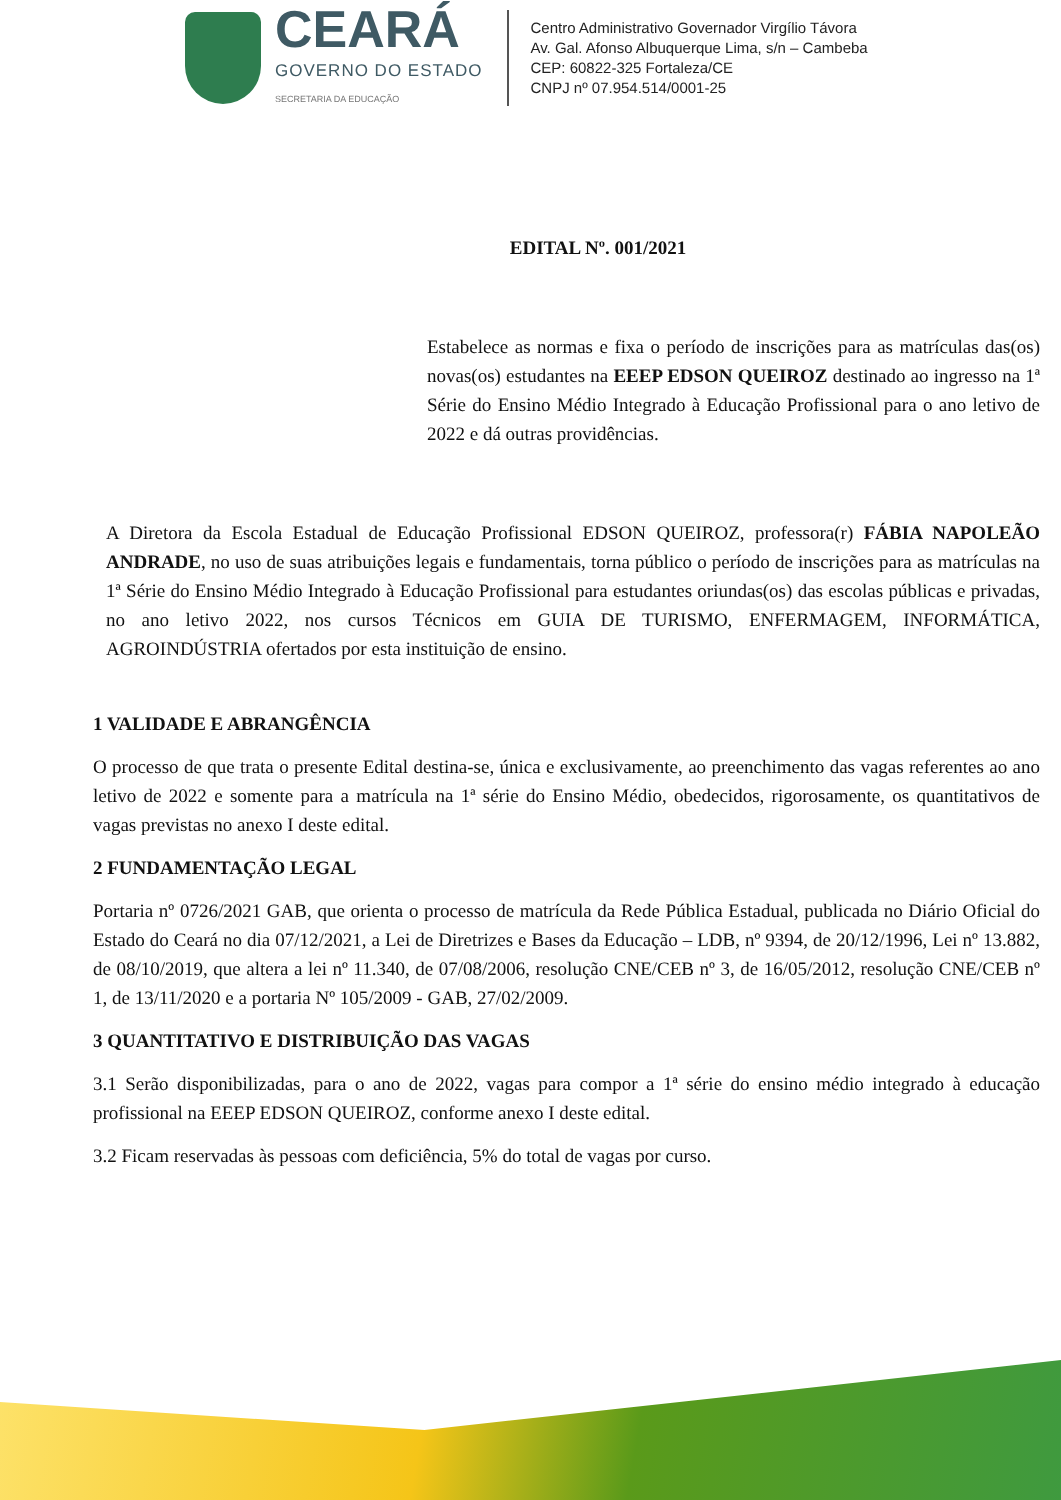CEARÁ
GOVERNO DO ESTADO
SECRETARIA DA EDUCAÇÃO
Centro Administrativo Governador Virgílio Távora
Av. Gal. Afonso Albuquerque Lima, s/n – Cambeba
CEP: 60822-325 Fortaleza/CE
CNPJ nº 07.954.514/0001-25
EDITAL Nº. 001/2021
Estabelece as normas e fixa o período de inscrições para as matrículas das(os) novas(os) estudantes na EEEP EDSON QUEIROZ destinado ao ingresso na 1ª Série do Ensino Médio Integrado à Educação Profissional para o ano letivo de 2022 e dá outras providências.
A Diretora da Escola Estadual de Educação Profissional EDSON QUEIROZ, professora(r) FÁBIA NAPOLEÃO ANDRADE, no uso de suas atribuições legais e fundamentais, torna público o período de inscrições para as matrículas na 1ª Série do Ensino Médio Integrado à Educação Profissional para estudantes oriundas(os) das escolas públicas e privadas, no ano letivo 2022, nos cursos Técnicos em GUIA DE TURISMO, ENFERMAGEM, INFORMÁTICA, AGROINDÚSTRIA ofertados por esta instituição de ensino.
1 VALIDADE E ABRANGÊNCIA
O processo de que trata o presente Edital destina-se, única e exclusivamente, ao preenchimento das vagas referentes ao ano letivo de 2022 e somente para a matrícula na 1ª série do Ensino Médio, obedecidos, rigorosamente, os quantitativos de vagas previstas no anexo I deste edital.
2 FUNDAMENTAÇÃO LEGAL
Portaria nº 0726/2021 GAB, que orienta o processo de matrícula da Rede Pública Estadual, publicada no Diário Oficial do Estado do Ceará no dia 07/12/2021, a Lei de Diretrizes e Bases da Educação – LDB, nº 9394, de 20/12/1996, Lei nº 13.882, de 08/10/2019, que altera a lei nº 11.340, de 07/08/2006, resolução CNE/CEB nº 3, de 16/05/2012, resolução CNE/CEB nº 1, de 13/11/2020 e a portaria Nº 105/2009 - GAB, 27/02/2009.
3 QUANTITATIVO E DISTRIBUIÇÃO DAS VAGAS
3.1 Serão disponibilizadas, para o ano de 2022, vagas para compor a 1ª série do ensino médio integrado à educação profissional na EEEP EDSON QUEIROZ, conforme anexo I deste edital.
3.2 Ficam reservadas às pessoas com deficiência, 5% do total de vagas por curso.